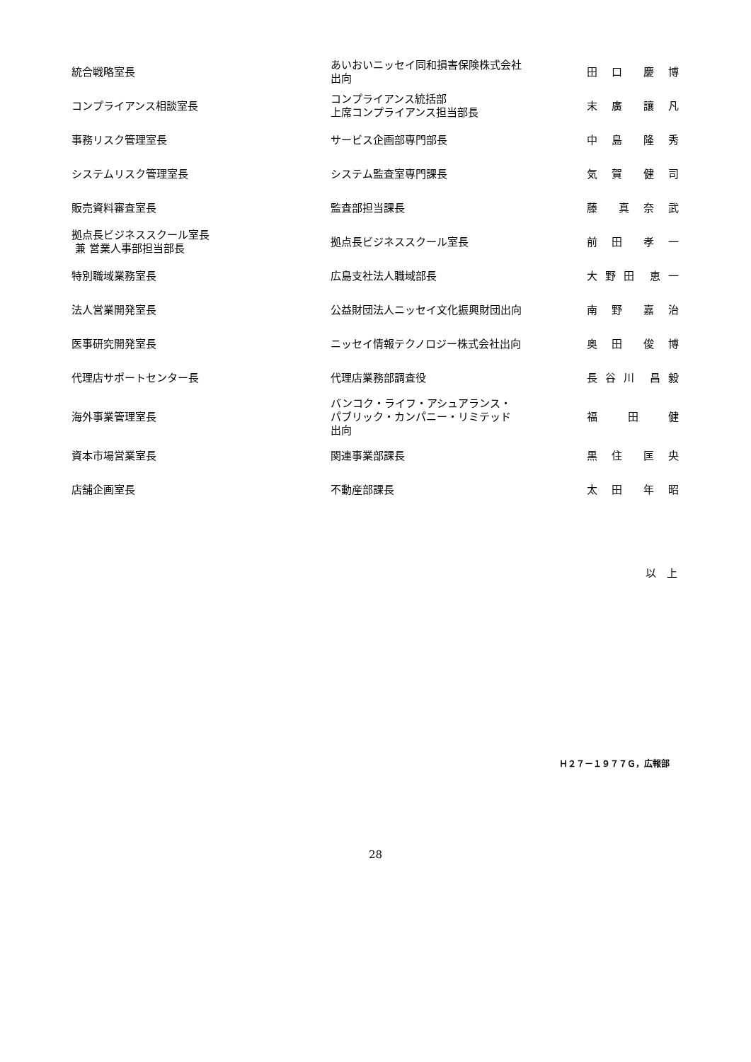| 統合戦略室長 | あいおいニッセイ同和損害保険株式会社 出向 | 田 口 慶 博 |
| コンプライアンス相談室長 | コンプライアンス統括部 上席コンプライアンス担当部長 | 末 廣 讓 凡 |
| 事務リスク管理室長 | サービス企画部専門部長 | 中 島 隆 秀 |
| システムリスク管理室長 | システム監査室専門課長 | 気 賀 健 司 |
| 販売資料審査室長 | 監査部担当課長 | 藤 真 奈 武 |
| 拠点長ビジネススクール室長 兼 営業人事部担当部長 | 拠点長ビジネススクール室長 | 前 田 孝 一 |
| 特別職域業務室長 | 広島支社法人職域部長 | 大 野 田 恵 一 |
| 法人営業開発室長 | 公益財団法人ニッセイ文化振興財団出向 | 南 野 嘉 治 |
| 医事研究開発室長 | ニッセイ情報テクノロジー株式会社出向 | 奥 田 俊 博 |
| 代理店サポートセンター長 | 代理店業務部調査役 | 長 谷 川 昌 毅 |
| 海外事業管理室長 | バンコク・ライフ・アシュアランス・ パブリック・カンパニー・リミテッド 出向 | 福 田 健 |
| 資本市場営業室長 | 関連事業部課長 | 黒 住 匡 央 |
| 店舗企画室長 | 不動産部課長 | 太 田 年 昭 |
以　上
Ｈ２７－１９７７Ｇ，広報部
28